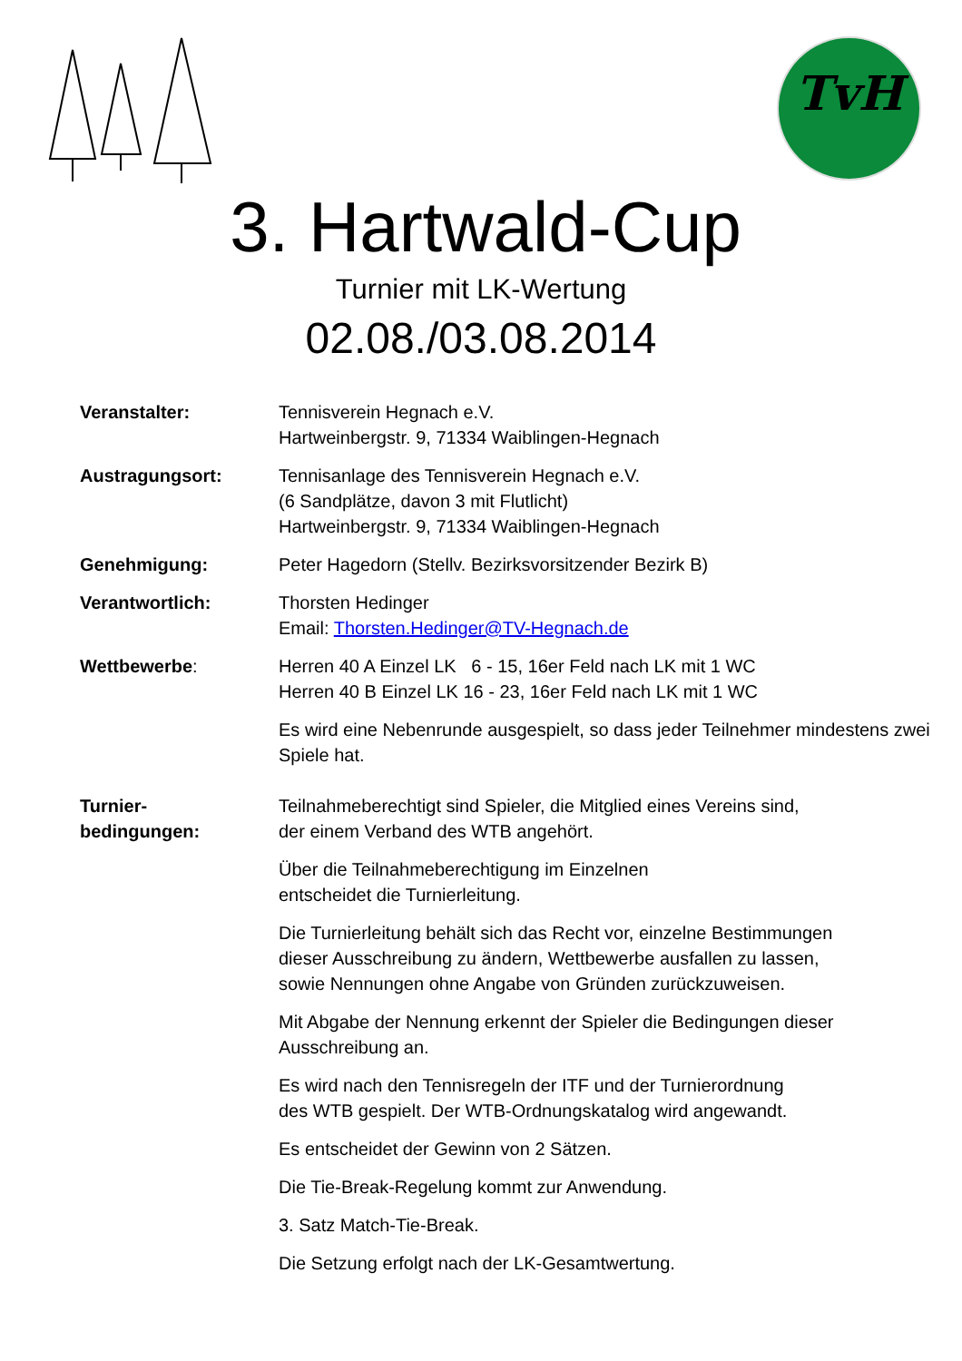TvH
3. Hartwald-Cup
Turnier mit LK-Wertung
02.08./03.08.2014
Veranstalter: Tennisverein Hegnach e.V.
Hartweinbergstr. 9, 71334 Waiblingen-Hegnach
Austragungsort: Tennisanlage des Tennisverein Hegnach e.V.
(6 Sandplätze, davon 3 mit Flutlicht)
Hartweinbergstr. 9, 71334 Waiblingen-Hegnach
Genehmigung: Peter Hagedorn (Stellv. Bezirksvorsitzender Bezirk B)
Verantwortlich: Thorsten Hedinger
Email: Thorsten.Hedinger@TV-Hegnach.de
Wettbewerbe: Herren 40 A Einzel LK 6 - 15, 16er Feld nach LK mit 1 WC
Herren 40 B Einzel LK 16 - 23, 16er Feld nach LK mit 1 WC
Es wird eine Nebenrunde ausgespielt, so dass jeder Teilnehmer mindestens zwei Spiele hat.
Turnier-
bedingungen:
Teilnahmeberechtigt sind Spieler, die Mitglied eines Vereins sind,
der einem Verband des WTB angehört.
Über die Teilnahmeberechtigung im Einzelnen
entscheidet die Turnierleitung.
Die Turnierleitung behält sich das Recht vor, einzelne Bestimmungen
dieser Ausschreibung zu ändern, Wettbewerbe ausfallen zu lassen,
sowie Nennungen ohne Angabe von Gründen zurückzuweisen.
Mit Abgabe der Nennung erkennt der Spieler die Bedingungen dieser
Ausschreibung an.
Es wird nach den Tennisregeln der ITF und der Turnierordnung
des WTB gespielt. Der WTB-Ordnungskatalog wird angewandt.
Es entscheidet der Gewinn von 2 Sätzen.
Die Tie-Break-Regelung kommt zur Anwendung.
3. Satz Match-Tie-Break.
Die Setzung erfolgt nach der LK-Gesamtwertung.